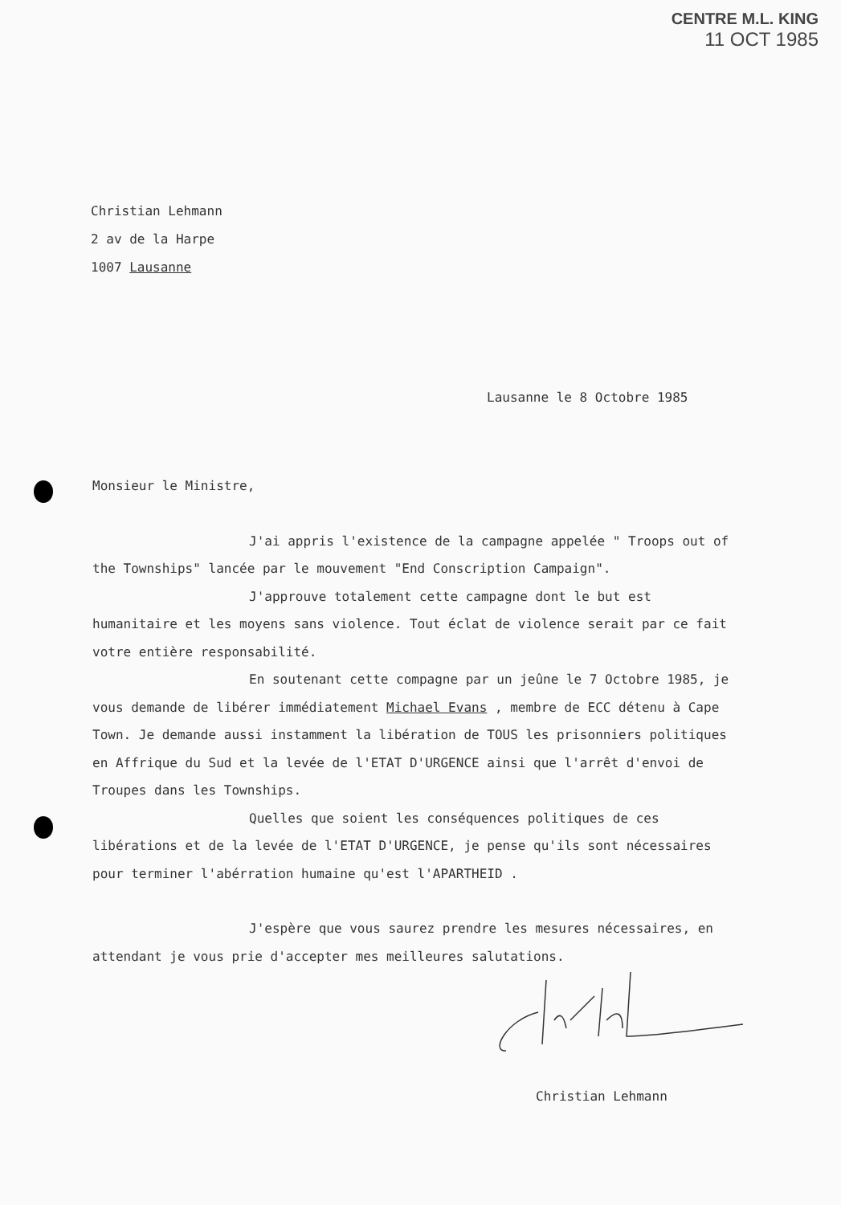CENTRE M.L. KING
11 OCT 1985
Christian Lehmann
2 av de la Harpe
1007 Lausanne
Lausanne le 8 Octobre 1985
Monsieur le Ministre,
J'ai appris l'existence de la campagne appelée " Troops out of the Townships" lancée par le mouvement "End Conscription Campaign".
J'approuve totalement cette campagne dont le but est humanitaire et les moyens sans violence. Tout éclat de violence serait par ce fait votre entière responsabilité.
En soutenant cette compagne par un jeûne le 7 Octobre 1985, je vous demande de libérer immédiatement Michael Evans , membre de ECC détenu à Cape Town. Je demande aussi instamment la libération de TOUS les prisonniers politiques en Affrique du Sud et la levée de l'ETAT D'URGENCE ainsi que l'arrêt d'envoi de Troupes dans les Townships.
Quelles que soient les conséquences politiques de ces libérations et de la levée de l'ETAT D'URGENCE, je pense qu'ils sont nécessaires pour terminer l'abérration humaine qu'est l'APARTHEID .
J'espère que vous saurez prendre les mesures nécessaires, en attendant je vous prie d'accepter mes meilleures salutations.
Christian Lehmann